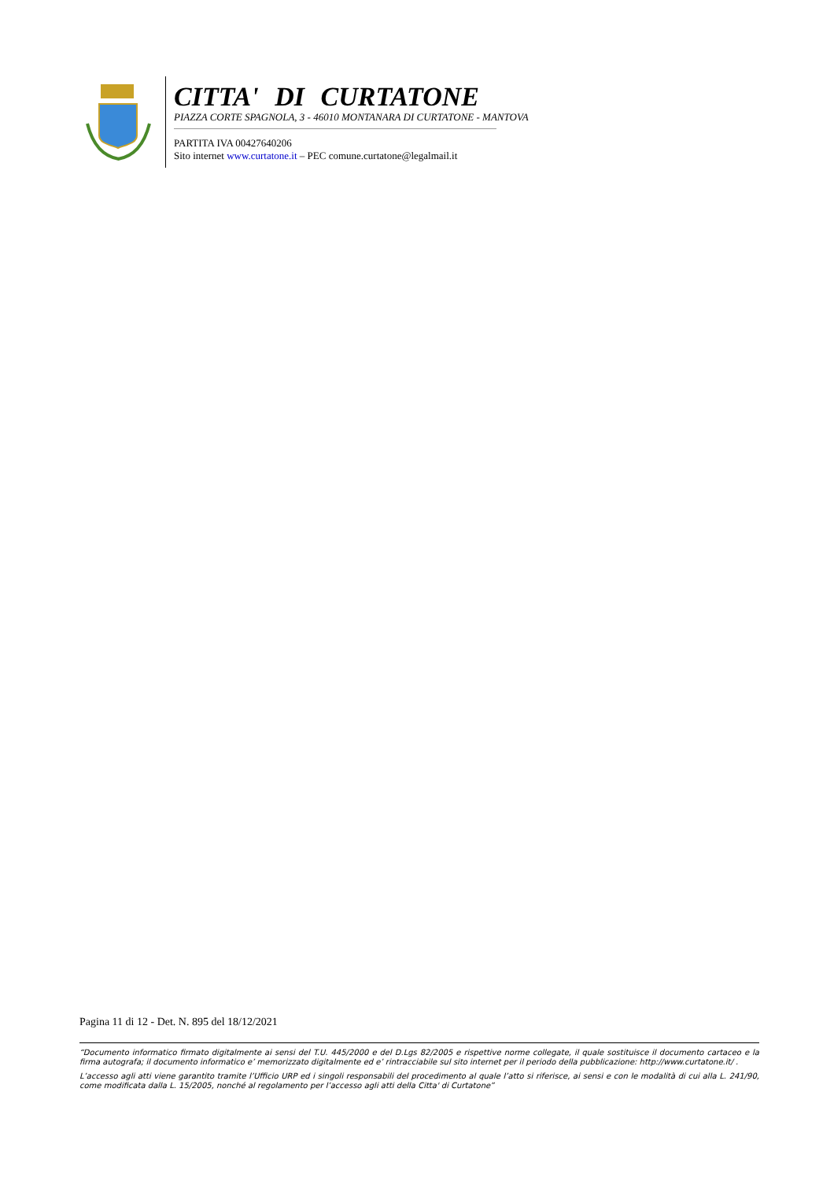CITTA' DI CURTATONE
PIAZZA CORTE SPAGNOLA, 3 - 46010 MONTANARA DI CURTATONE - MANTOVA
PARTITA IVA 00427640206
Sito internet www.curtatone.it – PEC comune.curtatone@legalmail.it
Pagina 11 di 12 - Det. N. 895 del 18/12/2021
“Documento informatico firmato digitalmente ai sensi del T.U. 445/2000 e del D.Lgs 82/2005 e rispettive norme collegate, il quale sostituisce il documento cartaceo e la firma autografa; il documento informatico e’ memorizzato digitalmente ed e’ rintracciabile sul sito internet per il periodo della pubblicazione: http://www.curtatone.it/ .
L’accesso agli atti viene garantito tramite l’Ufficio URP ed i singoli responsabili del procedimento al quale l’atto si riferisce, ai sensi e con le modalità di cui alla L. 241/90, come modificata dalla L. 15/2005, nonché al regolamento per l’accesso agli atti della Citta' di Curtatone”